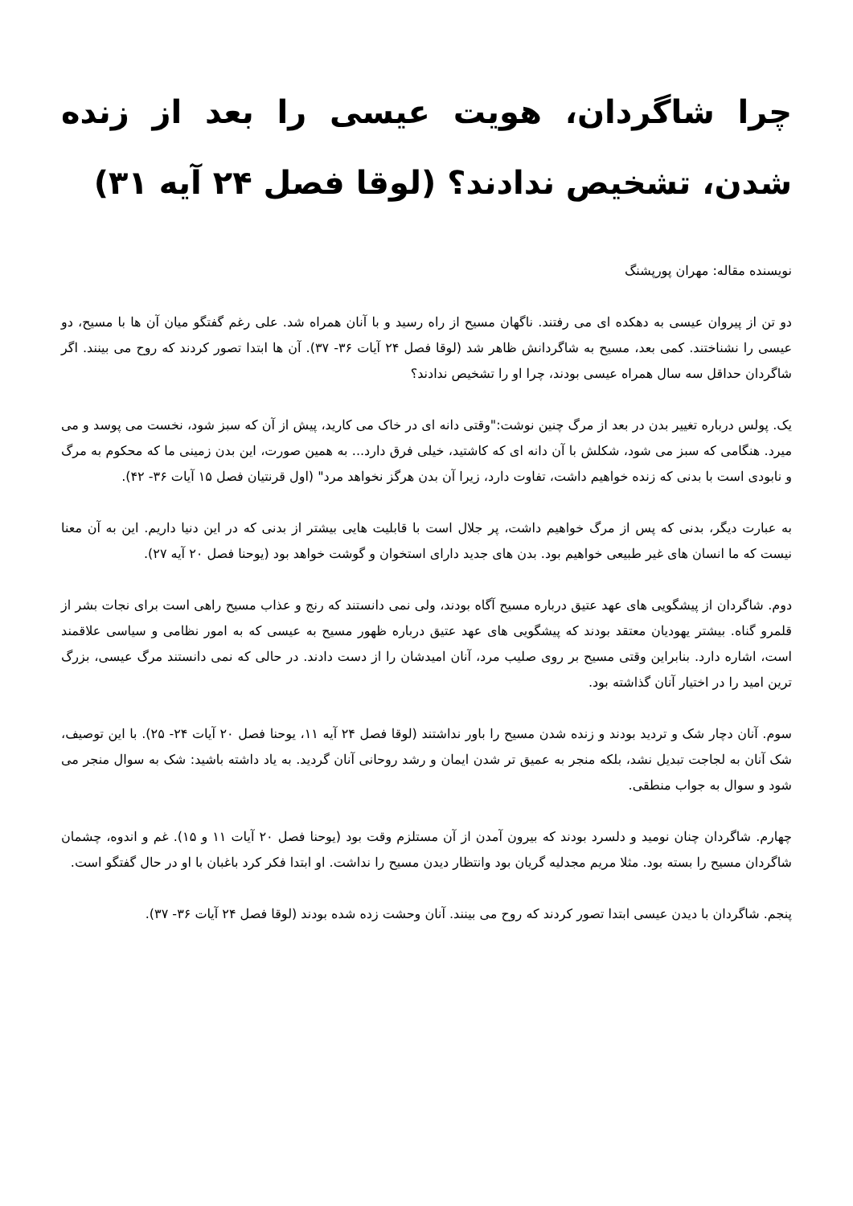چرا شاگردان، هویت عیسی را بعد از زنده شدن، تشخیص ندادند؟ (لوقا فصل ۲۴ آیه ۳۱)
نویسنده مقاله: مهران پورپشنگ
دو تن از پیروان عیسی به دهکده ای می رفتند. ناگهان مسیح از راه رسید و با آنان همراه شد. علی رغم گفتگو میان آن ها با مسیح، دو عیسی را نشناختند. کمی بعد، مسیح به شاگردانش ظاهر شد (لوقا فصل ۲۴ آیات ۳۶- ۳۷). آن ها ابتدا تصور کردند که روح می بینند. اگر شاگردان حداقل سه سال همراه عیسی بودند، چرا او را تشخیص ندادند؟
یک. پولس درباره تغییر بدن در بعد از مرگ چنین نوشت:"وقتی دانه ای در خاک می کارید، پیش از آن که سبز شود، نخست می پوسد و می میرد. هنگامی که سبز می شود، شکلش با آن دانه ای که کاشتید، خیلی فرق دارد... به همین صورت، این بدن زمینی ما که محکوم به مرگ و نابودی است با بدنی که زنده خواهیم داشت، تفاوت دارد، زیرا آن بدن هرگز نخواهد مرد" (اول قرنتیان فصل ۱۵ آیات ۳۶- ۴۲).
به عبارت دیگر، بدنی که پس از مرگ خواهیم داشت، پر جلال است با قابلیت هایی بیشتر از بدنی که در این دنیا داریم. این به آن معنا نیست که ما انسان های غیر طبیعی خواهیم بود. بدن های جدید دارای استخوان و گوشت خواهد بود (یوحنا فصل ۲۰ آیه ۲۷).
دوم. شاگردان از پیشگویی های عهد عتیق درباره مسیح آگاه بودند، ولی نمی دانستند که رنج و عذاب مسیح راهی است برای نجات بشر از قلمرو گناه. بیشتر یهودیان معتقد بودند که پیشگویی های عهد عتیق درباره ظهور مسیح به عیسی که به امور نظامی و سیاسی علاقمند است، اشاره دارد. بنابراین وقتی مسیح بر روی صلیب مرد، آنان امیدشان را از دست دادند. در حالی که نمی دانستند مرگ عیسی، بزرگ ترین امید را در اختیار آنان گذاشته بود.
سوم. آنان دچار شک و تردید بودند و زنده شدن مسیح را باور نداشتند (لوقا فصل ۲۴ آیه ۱۱، یوحنا فصل ۲۰ آیات ۲۴- ۲۵). با این توصیف، شک آنان به لجاجت تبدیل نشد، بلکه منجر به عمیق تر شدن ایمان و رشد روحانی آنان گردید. به یاد داشته باشید: شک به سوال منجر می شود و سوال به جواب منطقی.
چهارم. شاگردان چنان نومید و دلسرد بودند که بیرون آمدن از آن مستلزم وقت بود (یوحنا فصل ۲۰ آیات ۱۱ و ۱۵). غم و اندوه، چشمان شاگردان مسیح را بسته بود. مثلا مریم مجدلیه گریان بود وانتظار دیدن مسیح را نداشت. او ابتدا فکر کرد باغبان با او در حال گفتگو است.
پنجم. شاگردان با دیدن عیسی ابتدا تصور کردند که روح می بینند. آنان وحشت زده شده بودند (لوقا فصل ۲۴ آیات ۳۶- ۳۷).